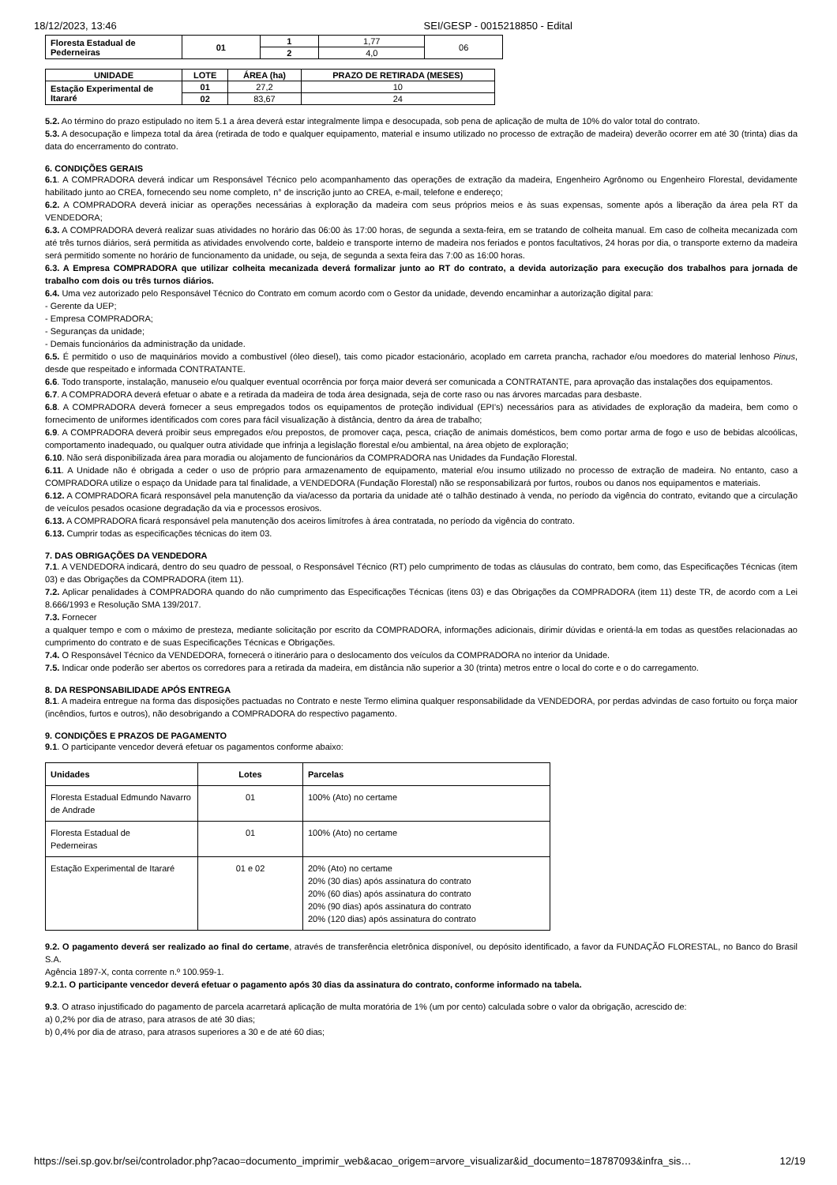18/12/2023, 13:46 SEI/GESP - 0015218850 - Edital
| Floresta Estadual de Pederneiras | 01 | 1 | 1,77 | 06 |
| | | 2 | 4,0 | |
| UNIDADE | LOTE | ÁREA (ha) | PRAZO DE RETIRADA (MESES) |
| --- | --- | --- | --- |
| Estação Experimental de Itararé | 01 | 27,2 | 10 |
| | 02 | 83,67 | 24 |
5.2. Ao término do prazo estipulado no item 5.1 a área deverá estar integralmente limpa e desocupada, sob pena de aplicação de multa de 10% do valor total do contrato.
5.3. A desocupação e limpeza total da área (retirada de todo e qualquer equipamento, material e insumo utilizado no processo de extração de madeira) deverão ocorrer em até 30 (trinta) dias da data do encerramento do contrato.
6. CONDIÇÕES GERAIS
6.1. A COMPRADORA deverá indicar um Responsável Técnico pelo acompanhamento das operações de extração da madeira, Engenheiro Agrônomo ou Engenheiro Florestal, devidamente habilitado junto ao CREA, fornecendo seu nome completo, n° de inscrição junto ao CREA, e-mail, telefone e endereço;
6.2. A COMPRADORA deverá iniciar as operações necessárias à exploração da madeira com seus próprios meios e às suas expensas, somente após a liberação da área pela RT da VENDEDORA;
6.3. A COMPRADORA deverá realizar suas atividades no horário das 06:00 às 17:00 horas, de segunda a sexta-feira, em se tratando de colheita manual. Em caso de colheita mecanizada com até três turnos diários, será permitida as atividades envolvendo corte, baldeio e transporte interno de madeira nos feriados e pontos facultativos, 24 horas por dia, o transporte externo da madeira será permitido somente no horário de funcionamento da unidade, ou seja, de segunda a sexta feira das 7:00 as 16:00 horas.
6.3. A Empresa COMPRADORA que utilizar colheita mecanizada deverá formalizar junto ao RT do contrato, a devida autorização para execução dos trabalhos para jornada de trabalho com dois ou três turnos diários.
6.4. Uma vez autorizado pelo Responsável Técnico do Contrato em comum acordo com o Gestor da unidade, devendo encaminhar a autorização digital para:
- Gerente da UEP;
- Empresa COMPRADORA;
- Seguranças da unidade;
- Demais funcionários da administração da unidade.
6.5. É permitido o uso de maquinários movido a combustível (óleo diesel), tais como picador estacionário, acoplado em carreta prancha, rachador e/ou moedores do material lenhoso Pinus, desde que respeitado e informada CONTRATANTE.
6.6. Todo transporte, instalação, manuseio e/ou qualquer eventual ocorrência por força maior deverá ser comunicada a CONTRATANTE, para aprovação das instalações dos equipamentos.
6.7. A COMPRADORA deverá efetuar o abate e a retirada da madeira de toda área designada, seja de corte raso ou nas árvores marcadas para desbaste.
6.8. A COMPRADORA deverá fornecer a seus empregados todos os equipamentos de proteção individual (EPI's) necessários para as atividades de exploração da madeira, bem como o fornecimento de uniformes identificados com cores para fácil visualização à distância, dentro da área de trabalho;
6.9. A COMPRADORA deverá proibir seus empregados e/ou prepostos, de promover caça, pesca, criação de animais domésticos, bem como portar arma de fogo e uso de bebidas alcoólicas, comportamento inadequado, ou qualquer outra atividade que infrinja a legislação florestal e/ou ambiental, na área objeto de exploração;
6.10. Não será disponibilizada área para moradia ou alojamento de funcionários da COMPRADORA nas Unidades da Fundação Florestal.
6.11. A Unidade não é obrigada a ceder o uso de próprio para armazenamento de equipamento, material e/ou insumo utilizado no processo de extração de madeira. No entanto, caso a COMPRADORA utilize o espaço da Unidade para tal finalidade, a VENDEDORA (Fundação Florestal) não se responsabilizará por furtos, roubos ou danos nos equipamentos e materiais.
6.12. A COMPRADORA ficará responsável pela manutenção da via/acesso da portaria da unidade até o talhão destinado à venda, no período da vigência do contrato, evitando que a circulação de veículos pesados ocasione degradação da via e processos erosivos.
6.13. A COMPRADORA ficará responsável pela manutenção dos aceiros limítrofes à área contratada, no período da vigência do contrato.
6.13. Cumprir todas as especificações técnicas do item 03.
7. DAS OBRIGAÇÕES DA VENDEDORA
7.1. A VENDEDORA indicará, dentro do seu quadro de pessoal, o Responsável Técnico (RT) pelo cumprimento de todas as cláusulas do contrato, bem como, das Especificações Técnicas (item 03) e das Obrigações da COMPRADORA (item 11).
7.2. Aplicar penalidades à COMPRADORA quando do não cumprimento das Especificações Técnicas (itens 03) e das Obrigações da COMPRADORA (item 11) deste TR, de acordo com a Lei 8.666/1993 e Resolução SMA 139/2017.
7.3. Fornecer
a qualquer tempo e com o máximo de presteza, mediante solicitação por escrito da COMPRADORA, informações adicionais, dirimir dúvidas e orientá-la em todas as questões relacionadas ao cumprimento do contrato e de suas Especificações Técnicas e Obrigações.
7.4. O Responsável Técnico da VENDEDORA, fornecerá o itinerário para o deslocamento dos veículos da COMPRADORA no interior da Unidade.
7.5. Indicar onde poderão ser abertos os corredores para a retirada da madeira, em distância não superior a 30 (trinta) metros entre o local do corte e o do carregamento.
8. DA RESPONSABILIDADE APÓS ENTREGA
8.1. A madeira entregue na forma das disposições pactuadas no Contrato e neste Termo elimina qualquer responsabilidade da VENDEDORA, por perdas advindas de caso fortuito ou força maior (incêndios, furtos e outros), não desobrigando a COMPRADORA do respectivo pagamento.
9. CONDIÇÕES E PRAZOS DE PAGAMENTO
9.1. O participante vencedor deverá efetuar os pagamentos conforme abaixo:
| Unidades | Lotes | Parcelas |
| --- | --- | --- |
| Floresta Estadual Edmundo Navarro de Andrade | 01 | 100% (Ato) no certame |
| Floresta Estadual de Pederneiras | 01 | 100% (Ato) no certame |
| Estação Experimental de Itararé | 01 e 02 | 20% (Ato) no certame 20% (30 dias) após assinatura do contrato 20% (60 dias) após assinatura do contrato 20% (90 dias) após assinatura do contrato 20% (120 dias) após assinatura do contrato |
9.2. O pagamento deverá ser realizado ao final do certame, através de transferência eletrônica disponível, ou depósito identificado, a favor da FUNDAÇÃO FLORESTAL, no Banco do Brasil S.A.
Agência 1897-X, conta corrente n.º 100.959-1.
9.2.1. O participante vencedor deverá efetuar o pagamento após 30 dias da assinatura do contrato, conforme informado na tabela.
9.3. O atraso injustificado do pagamento de parcela acarretará aplicação de multa moratória de 1% (um por cento) calculada sobre o valor da obrigação, acrescido de:
a) 0,2% por dia de atraso, para atrasos de até 30 dias;
b) 0,4% por dia de atraso, para atrasos superiores a 30 e de até 60 dias;
https://sei.sp.gov.br/sei/controlador.php?acao=documento_imprimir_web&acao_origem=arvore_visualizar&id_documento=18787093&infra_sis… 12/19